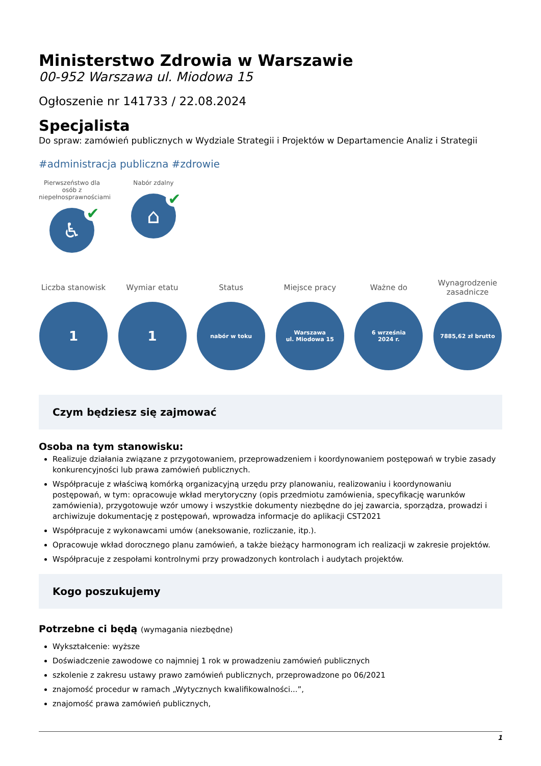Ministerstwo Zdrowia w Warszawie
00-952 Warszawa ul. Miodowa 15
Ogłoszenie nr 141733 / 22.08.2024
Specjalista
Do spraw: zamówień publicznych w Wydziale Strategii i Projektów w Departamencie Analiz i Strategii
#administracja publiczna #zdrowie
Pierwszeństwo dla osób z niepełnosprawnościami
♿ ✔
Nabór zdalny
⌂ ✔
Liczba stanowisk
1
Wymiar etatu
1
Status
nabór w toku
Miejsce pracy
Warszawa
ul. Miodowa 15
Ważne do
6 września
2024 r.
Wynagrodzenie zasadnicze
7885,62 zł brutto
Czym będziesz się zajmować
Osoba na tym stanowisku:
Realizuje działania związane z przygotowaniem, przeprowadzeniem i koordynowaniem postępowań w trybie zasady konkurencyjności lub prawa zamówień publicznych.
Współpracuje z właściwą komórką organizacyjną urzędu przy planowaniu, realizowaniu i koordynowaniu postępowań, w tym: opracowuje wkład merytoryczny (opis przedmiotu zamówienia, specyfikację warunków zamówienia), przygotowuje wzór umowy i wszystkie dokumenty niezbędne do jej zawarcia, sporządza, prowadzi i archiwizuje dokumentację z postępowań, wprowadza informacje do aplikacji CST2021
Współpracuje z wykonawcami umów (aneksowanie, rozliczanie, itp.).
Opracowuje wkład dorocznego planu zamówień, a także bieżący harmonogram ich realizacji w zakresie projektów.
Współpracuje z zespołami kontrolnymi przy prowadzonych kontrolach i audytach projektów.
Kogo poszukujemy
Potrzebne ci będą (wymagania niezbędne)
Wykształcenie: wyższe
Doświadczenie zawodowe co najmniej 1 rok w prowadzeniu zamówień publicznych
szkolenie z zakresu ustawy prawo zamówień publicznych, przeprowadzone po 06/2021
znajomość procedur w ramach „Wytycznych kwalifikowalności...”,
znajomość prawa zamówień publicznych,
1